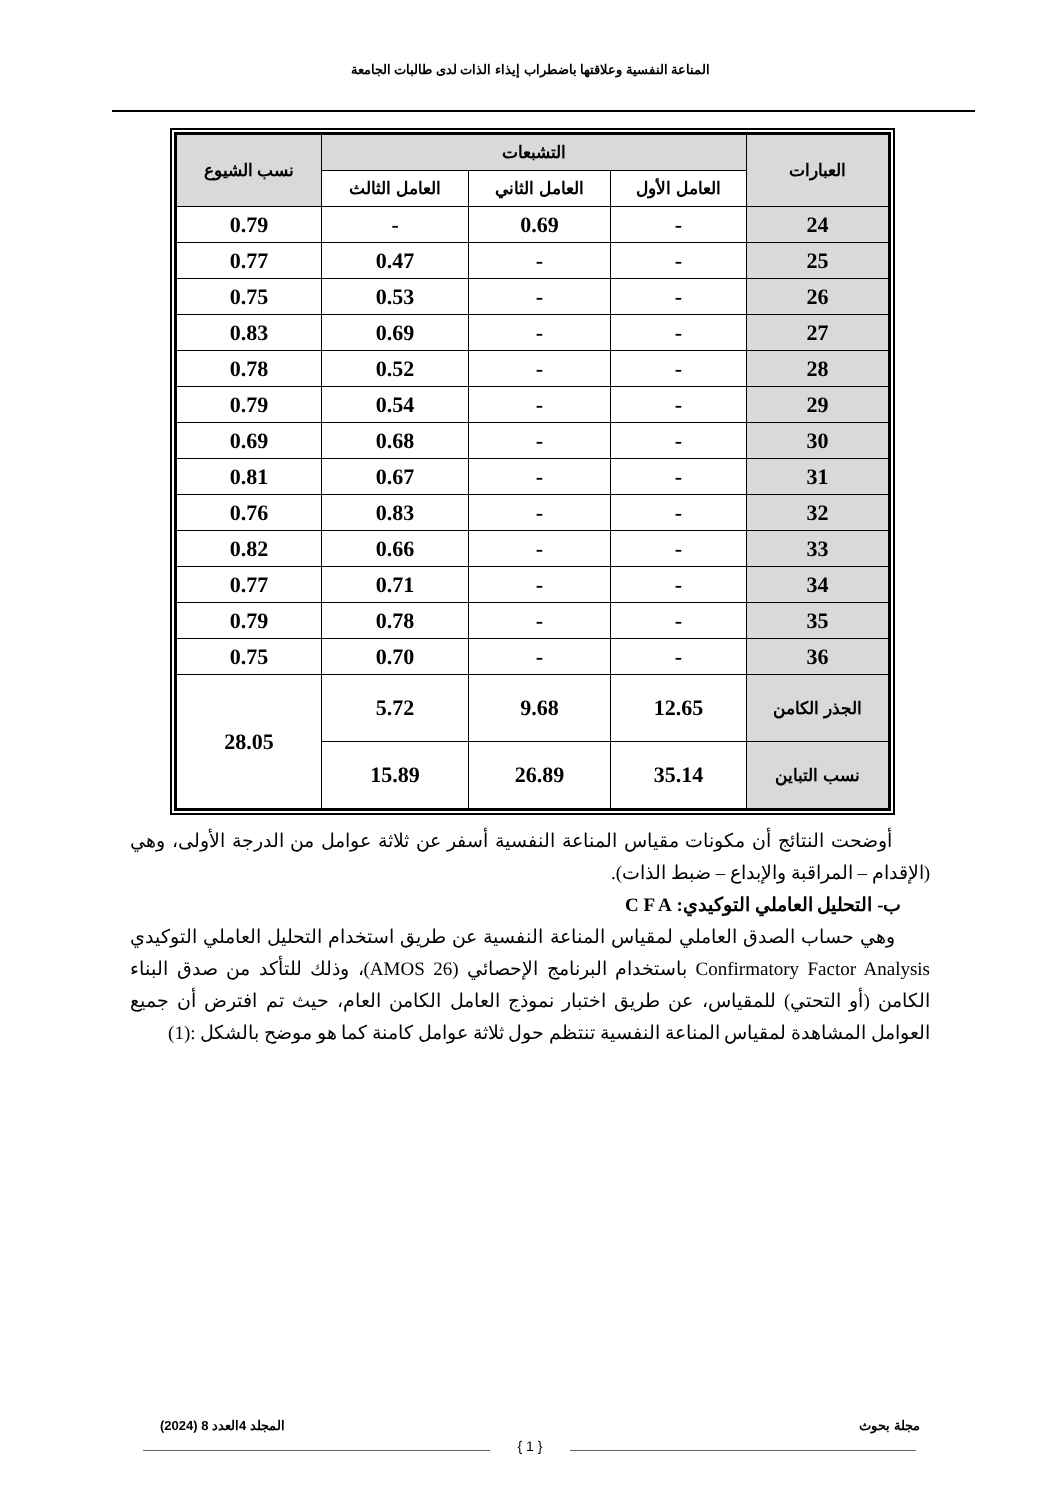المناعة النفسية وعلاقتها باضطراب إيذاء الذات لدى طالبات الجامعة
| العبارات | التشبعات | | | نسب الشيوع |
| --- | --- | --- | --- | --- |
| | العامل الأول | العامل الثاني | العامل الثالث | |
| 24 | - | 0.69 | - | 0.79 |
| 25 | - | - | 0.47 | 0.77 |
| 26 | - | - | 0.53 | 0.75 |
| 27 | - | - | 0.69 | 0.83 |
| 28 | - | - | 0.52 | 0.78 |
| 29 | - | - | 0.54 | 0.79 |
| 30 | - | - | 0.68 | 0.69 |
| 31 | - | - | 0.67 | 0.81 |
| 32 | - | - | 0.83 | 0.76 |
| 33 | - | - | 0.66 | 0.82 |
| 34 | - | - | 0.71 | 0.77 |
| 35 | - | - | 0.78 | 0.79 |
| 36 | - | - | 0.70 | 0.75 |
| الجذر الكامن | 12.65 | 9.68 | 5.72 | 28.05 |
| نسب التباين | 35.14 | 26.89 | 15.89 | |
أوضحت النتائج أن مكونات مقياس المناعة النفسية أسفر عن ثلاثة عوامل من الدرجة الأولى، وهي (الإقدام – المراقبة والإبداع – ضبط الذات).
ب- التحليل العاملي التوكيدي: C F A
وهي حساب الصدق العاملي لمقياس المناعة النفسية عن طريق استخدام التحليل العاملي التوكيدي Confirmatory Factor Analysis باستخدام البرنامج الإحصائي (AMOS 26)، وذلك للتأكد من صدق البناء الكامن (أو التحتي) للمقياس، عن طريق اختبار نموذج العامل الكامن العام، حيث تم افترض أن جميع العوامل المشاهدة لمقياس المناعة النفسية تنتظم حول ثلاثة عوامل كامنة كما هو موضح بالشكل :(1)
مجلة بحوث المجلد 4العدد 8 (2024)
{ 1 }